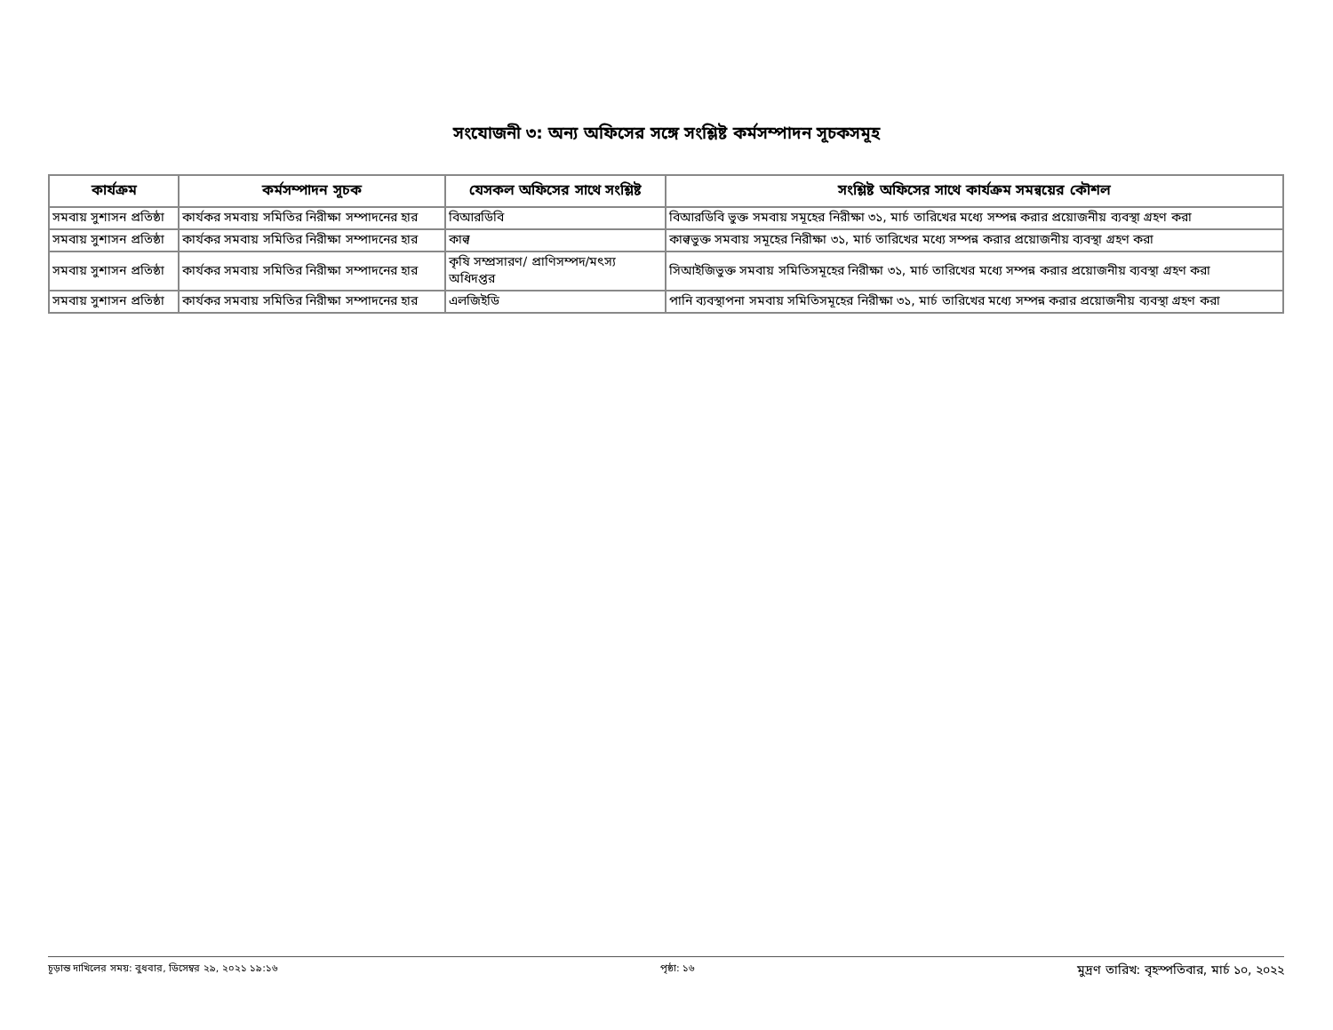সংযোজনী ৩: অন্য অফিসের সঙ্গে সংশ্লিষ্ট কর্মসম্পাদন সূচকসমূহ
| কার্যক্রম | কর্মসম্পাদন সূচক | যেসকল অফিসের সাথে সংশ্লিষ্ট | সংশ্লিষ্ট অফিসের সাথে কার্যক্রম সমন্বয়ের কৌশল |
| --- | --- | --- | --- |
| সমবায় সুশাসন প্রতিষ্ঠা | কার্যকর সমবায় সমিতির নিরীক্ষা সম্পাদনের হার | বিআরডিবি | বিআরডিবি ভুক্ত সমবায় সমূহের নিরীক্ষা ৩১, মার্চ তারিখের মধ্যে সম্পন্ন করার প্রয়োজনীয় ব্যবস্থা গ্রহণ করা |
| সমবায় সুশাসন প্রতিষ্ঠা | কার্যকর সমবায় সমিতির নিরীক্ষা সম্পাদনের হার | কাল্ব | কাল্বভুক্ত সমবায় সমূহের নিরীক্ষা ৩১, মার্চ তারিখের মধ্যে সম্পন্ন করার প্রয়োজনীয় ব্যবস্থা গ্রহণ করা |
| সমবায় সুশাসন প্রতিষ্ঠা | কার্যকর সমবায় সমিতির নিরীক্ষা সম্পাদনের হার | কৃষি সম্প্রসারণ/ প্রাণিসম্পদ/মৎস্য অধিদপ্তর | সিআইজিভুক্ত সমবায় সমিতিসমূহের নিরীক্ষা ৩১, মার্চ তারিখের মধ্যে সম্পন্ন করার প্রয়োজনীয় ব্যবস্থা গ্রহণ করা |
| সমবায় সুশাসন প্রতিষ্ঠা | কার্যকর সমবায় সমিতির নিরীক্ষা সম্পাদনের হার | এলজিইডি | পানি ব্যবস্থাপনা সমবায় সমিতিসমূহের নিরীক্ষা ৩১, মার্চ তারিখের মধ্যে সম্পন্ন করার প্রয়োজনীয় ব্যবস্থা গ্রহণ করা |
চূড়ান্ত দাখিলের সময়: বুধবার, ডিসেম্বর ২৯, ২০২১ ১৯:১৬ পৃষ্ঠা: ১৬ মুদ্রণ তারিখ: বৃহস্পতিবার, মার্চ ১০, ২০২২